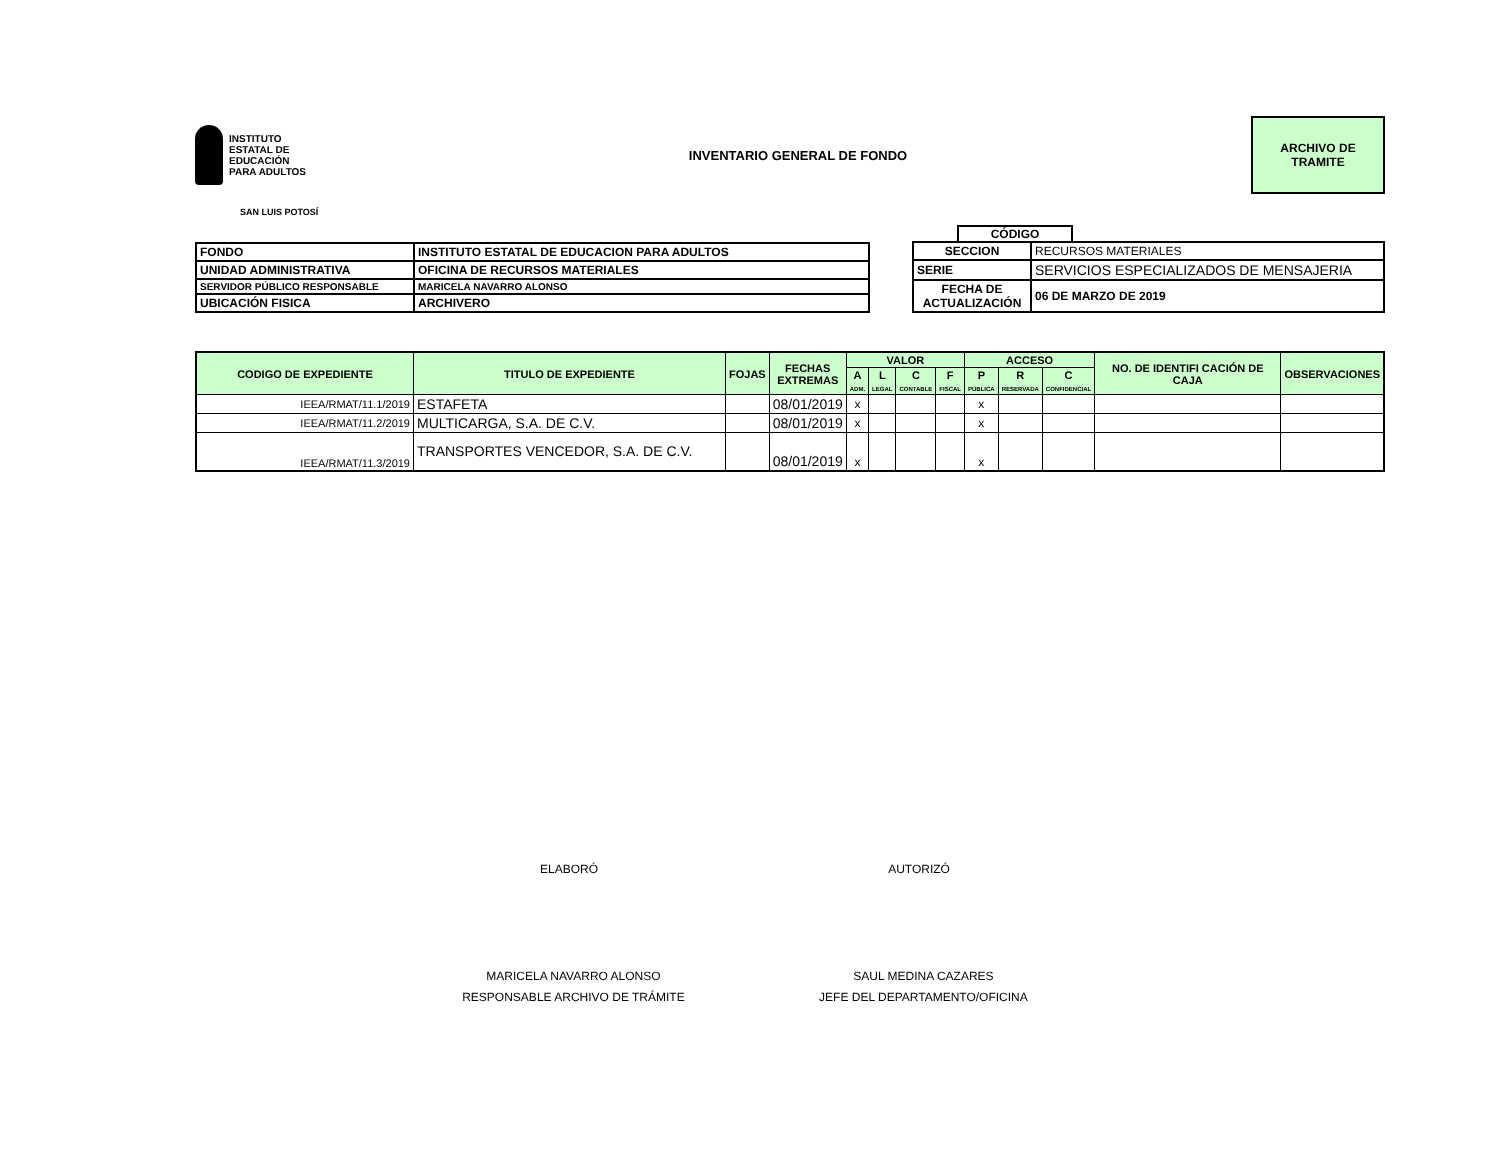INSTITUTO
ESTATAL DE
EDUCACIÓN
PARA ADULTOS
INVENTARIO GENERAL DE FONDO
ARCHIVO DE
TRAMITE
SAN LUIS POTOSÍ
| FONDO | INSTITUTO ESTATAL DE EDUCACION PARA ADULTOS |
| UNIDAD ADMINISTRATIVA | OFICINA DE RECURSOS MATERIALES |
| SERVIDOR PÚBLICO RESPONSABLE | MARICELA NAVARRO ALONSO |
| UBICACIÓN FISICA | ARCHIVERO |
CÓDIGO
| SECCION | RECURSOS MATERIALES |
| SERIE | SERVICIOS ESPECIALIZADOS DE MENSAJERIA |
| FECHA DE ACTUALIZACIÓN | 06 DE MARZO DE 2019 |
| CODIGO DE EXPEDIENTE | TITULO DE EXPEDIENTE | FOJAS | FECHAS EXTREMAS | VALOR | | | | ACCESO | | | NO. DE IDENTIFI CACIÓN DE CAJA | OBSERVACIONES |
| --- | --- | --- | --- | --- | --- | --- | --- | --- | --- | --- | --- | --- |
| | | | | A ADM. | L LEGAL | C CONTABLE | F FISCAL | P PÚBLICA | R RESERVADA | C CONFIDENCIAL | | |
| IEEA/RMAT/11.1/2019 | ESTAFETA | | 08/01/2019 | x | | | | x | | | | |
| IEEA/RMAT/11.2/2019 | MULTICARGA, S.A. DE C.V. | | 08/01/2019 | x | | | | x | | | | |
| IEEA/RMAT/11.3/2019 | TRANSPORTES VENCEDOR, S.A. DE C.V. | | 08/01/2019 | x | | | | x | | | | |
ELABORÓ AUTORIZÓ
MARICELA NAVARRO ALONSO
RESPONSABLE ARCHIVO DE TRÁMITE
SAUL MEDINA CAZARES
JEFE DEL DEPARTAMENTO/OFICINA